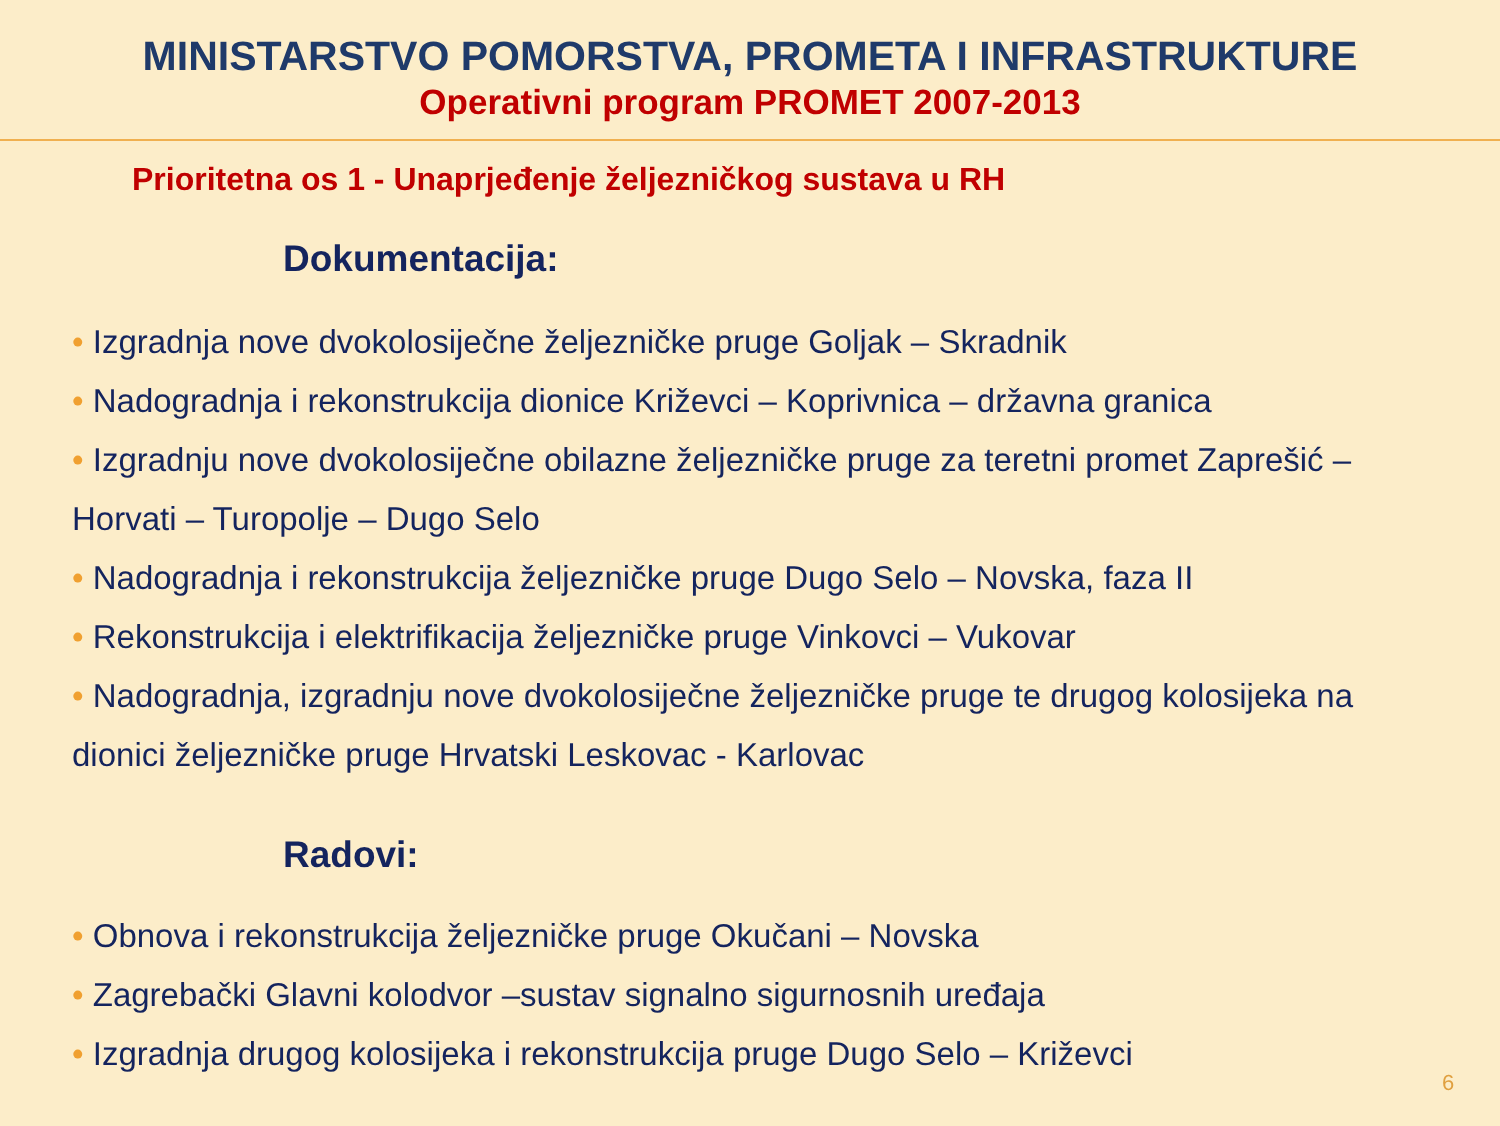MINISTARSTVO POMORSTVA, PROMETA I INFRASTRUKTURE
Operativni program PROMET 2007-2013
Prioritetna os 1 - Unaprjeđenje željezničkog sustava u RH
Dokumentacija:
• Izgradnja nove dvokolosiječne željezničke pruge Goljak – Skradnik
• Nadogradnja i rekonstrukcija dionice Križevci – Koprivnica – državna granica
• Izgradnju nove dvokolosiječne obilazne željezničke pruge za teretni promet Zaprešić – Horvati – Turopolje – Dugo Selo
• Nadogradnja i rekonstrukcija željezničke pruge Dugo Selo – Novska, faza II
• Rekonstrukcija i elektrifikacija željezničke pruge Vinkovci – Vukovar
• Nadogradnja, izgradnju nove dvokolosiječne željezničke pruge te drugog kolosijeka na dionici željezničke pruge Hrvatski Leskovac - Karlovac
Radovi:
• Obnova i rekonstrukcija željezničke pruge Okučani – Novska
• Zagrebački Glavni kolodvor –sustav signalno sigurnosnih uređaja
• Izgradnja drugog kolosijeka i rekonstrukcija pruge Dugo Selo – Križevci
6